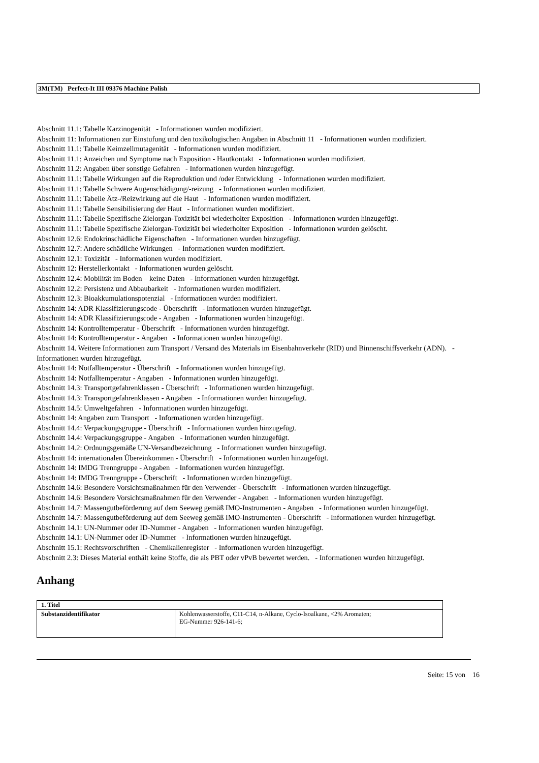3M(TM) Perfect-It III 09376 Machine Polish
Abschnitt 11.1: Tabelle Karzinogenität - Informationen wurden modifiziert.
Abschnitt 11: Informationen zur Einstufung und den toxikologischen Angaben in Abschnitt 11 - Informationen wurden modifiziert.
Abschnitt 11.1: Tabelle Keimzellmutagenität - Informationen wurden modifiziert.
Abschnitt 11.1: Anzeichen und Symptome nach Exposition - Hautkontakt - Informationen wurden modifiziert.
Abschnitt 11.2: Angaben über sonstige Gefahren - Informationen wurden hinzugefügt.
Abschnitt 11.1: Tabelle Wirkungen auf die Reproduktion und /oder Entwicklung - Informationen wurden modifiziert.
Abschnitt 11.1: Tabelle Schwere Augenschädigung/-reizung - Informationen wurden modifiziert.
Abschnitt 11.1: Tabelle Ätz-/Reizwirkung auf die Haut - Informationen wurden modifiziert.
Abschnitt 11.1: Tabelle Sensibilisierung der Haut - Informationen wurden modifiziert.
Abschnitt 11.1: Tabelle Spezifische Zielorgan-Toxizität bei wiederholter Exposition - Informationen wurden hinzugefügt.
Abschnitt 11.1: Tabelle Spezifische Zielorgan-Toxizität bei wiederholter Exposition - Informationen wurden gelöscht.
Abschnitt 12.6: Endokrinschädliche Eigenschaften - Informationen wurden hinzugefügt.
Abschnitt 12.7: Andere schädliche Wirkungen - Informationen wurden modifiziert.
Abschnitt 12.1: Toxizität - Informationen wurden modifiziert.
Abschnitt 12: Herstellerkontakt - Informationen wurden gelöscht.
Abschnitt 12.4: Mobilität im Boden – keine Daten - Informationen wurden hinzugefügt.
Abschnitt 12.2: Persistenz und Abbaubarkeit - Informationen wurden modifiziert.
Abschnitt 12.3: Bioakkumulationspotenzial - Informationen wurden modifiziert.
Abschnitt 14: ADR Klassifizierungscode - Überschrift - Informationen wurden hinzugefügt.
Abschnitt 14: ADR Klassifizierungscode - Angaben - Informationen wurden hinzugefügt.
Abschnitt 14: Kontrolltemperatur - Überschrift - Informationen wurden hinzugefügt.
Abschnitt 14: Kontrolltemperatur - Angaben - Informationen wurden hinzugefügt.
Abschnitt 14. Weitere Informationen zum Transport / Versand des Materials im Eisenbahnverkehr (RID) und Binnenschiffsverkehr (ADN). - Informationen wurden hinzugefügt.
Abschnitt 14: Notfalltemperatur - Überschrift - Informationen wurden hinzugefügt.
Abschnitt 14: Notfalltemperatur - Angaben - Informationen wurden hinzugefügt.
Abschnitt 14.3: Transportgefahrenklassen - Überschrift - Informationen wurden hinzugefügt.
Abschnitt 14.3: Transportgefahrenklassen - Angaben - Informationen wurden hinzugefügt.
Abschnitt 14.5: Umweltgefahren - Informationen wurden hinzugefügt.
Abschnitt 14: Angaben zum Transport - Informationen wurden hinzugefügt.
Abschnitt 14.4: Verpackungsgruppe - Überschrift - Informationen wurden hinzugefügt.
Abschnitt 14.4: Verpackungsgruppe - Angaben - Informationen wurden hinzugefügt.
Abschnitt 14.2: Ordnungsgemäße UN-Versandbezeichnung - Informationen wurden hinzugefügt.
Abschnitt 14: internationalen Übereinkommen - Überschrift - Informationen wurden hinzugefügt.
Abschnitt 14: IMDG Trenngruppe - Angaben - Informationen wurden hinzugefügt.
Abschnitt 14: IMDG Trenngruppe - Überschrift - Informationen wurden hinzugefügt.
Abschnitt 14.6: Besondere Vorsichtsmaßnahmen für den Verwender - Überschrift - Informationen wurden hinzugefügt.
Abschnitt 14.6: Besondere Vorsichtsmaßnahmen für den Verwender - Angaben - Informationen wurden hinzugefügt.
Abschnitt 14.7: Massengutbeförderung auf dem Seeweg gemäß IMO-Instrumenten - Angaben - Informationen wurden hinzugefügt.
Abschnitt 14.7: Massengutbeförderung auf dem Seeweg gemäß IMO-Instrumenten - Überschrift - Informationen wurden hinzugefügt.
Abschnitt 14.1: UN-Nummer oder ID-Nummer - Angaben - Informationen wurden hinzugefügt.
Abschnitt 14.1: UN-Nummer oder ID-Nummer - Informationen wurden hinzugefügt.
Abschnitt 15.1: Rechtsvorschriften - Chemikalienregister - Informationen wurden hinzugefügt.
Abschnitt 2.3: Dieses Material enthält keine Stoffe, die als PBT oder vPvB bewertet werden. - Informationen wurden hinzugefügt.
Anhang
| 1. Titel | |
| --- | --- |
| Substanzidentifikator | Kohlenwasserstoffe, C11-C14, n-Alkane, Cyclo-Isoalkane, <2% Aromaten; EG-Nummer 926-141-6; |
Seite: 15 von 16